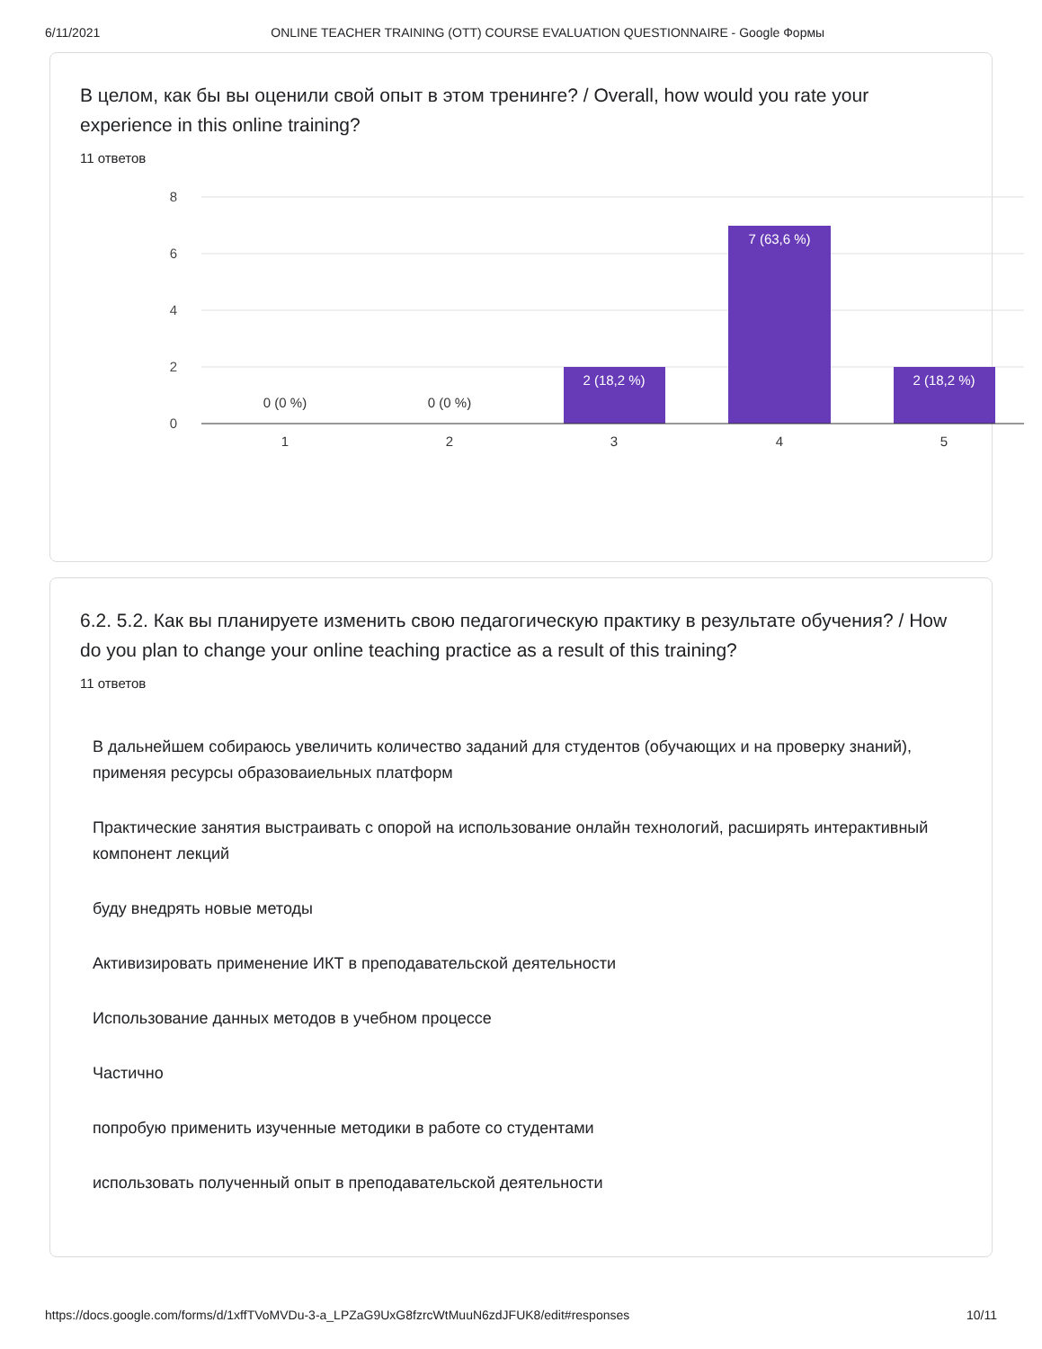6/11/2021 ONLINE TEACHER TRAINING (OTT) COURSE EVALUATION QUESTIONNAIRE - Google Формы
В целом, как бы вы оценили свой опыт в этом тренинге? / Overall, how would you rate your experience in this online training?
11 ответов
8
6
4
2
0
2 (18,2 %)
7 (63,6 %)
2 (18,2 %)
0 (0 %)
0 (0 %)
1
2
3
4
5
6.2. 5.2. Как вы планируете изменить свою педагогическую практику в результате обучения? / How do you plan to change your online teaching practice as a result of this training?
11 ответов
В дальнейшем собираюсь увеличить количество заданий для студентов (обучающих и на проверку знаний), применяя ресурсы образоваиельных платформ
Практические занятия выстраивать с опорой на использование онлайн технологий, расширять интерактивный компонент лекций
буду внедрять новые методы
Активизировать применение ИКТ в преподавательской деятельности
Использование данных методов в учебном процессе
Частично
попробую применить изученные методики в работе со студентами
использовать полученный опыт в преподавательской деятельности
https://docs.google.com/forms/d/1xffTVoMVDu-3-a_LPZaG9UxG8fzrcWtMuuN6zdJFUK8/edit#responses 10/11